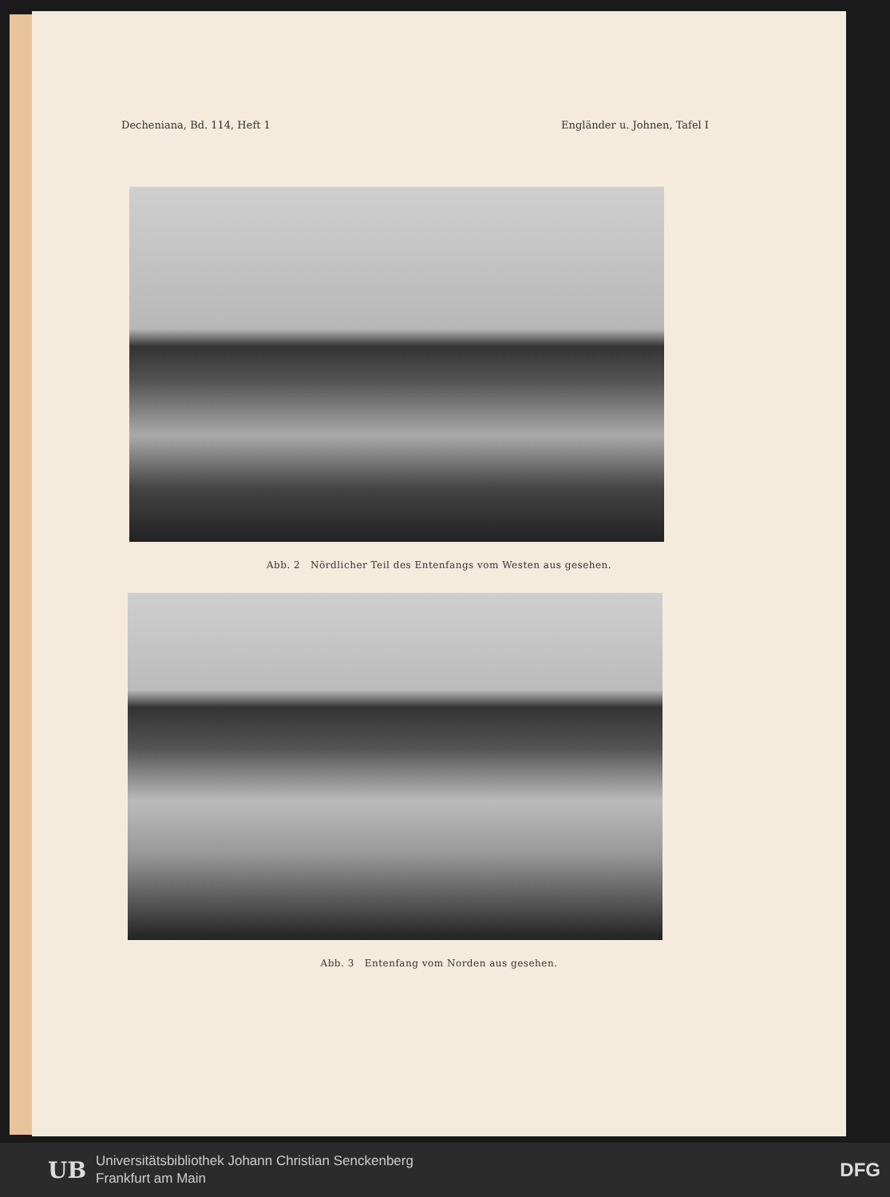Decheniana, Bd. 114, Heft 1 Engländer u. Johnen, Tafel I
Abb. 2 Nördlicher Teil des Entenfangs vom Westen aus gesehen.
Abb. 3 Entenfang vom Norden aus gesehen.
UB
Universitätsbibliothek Johann Christian Senckenberg
Frankfurt am Main
DFG